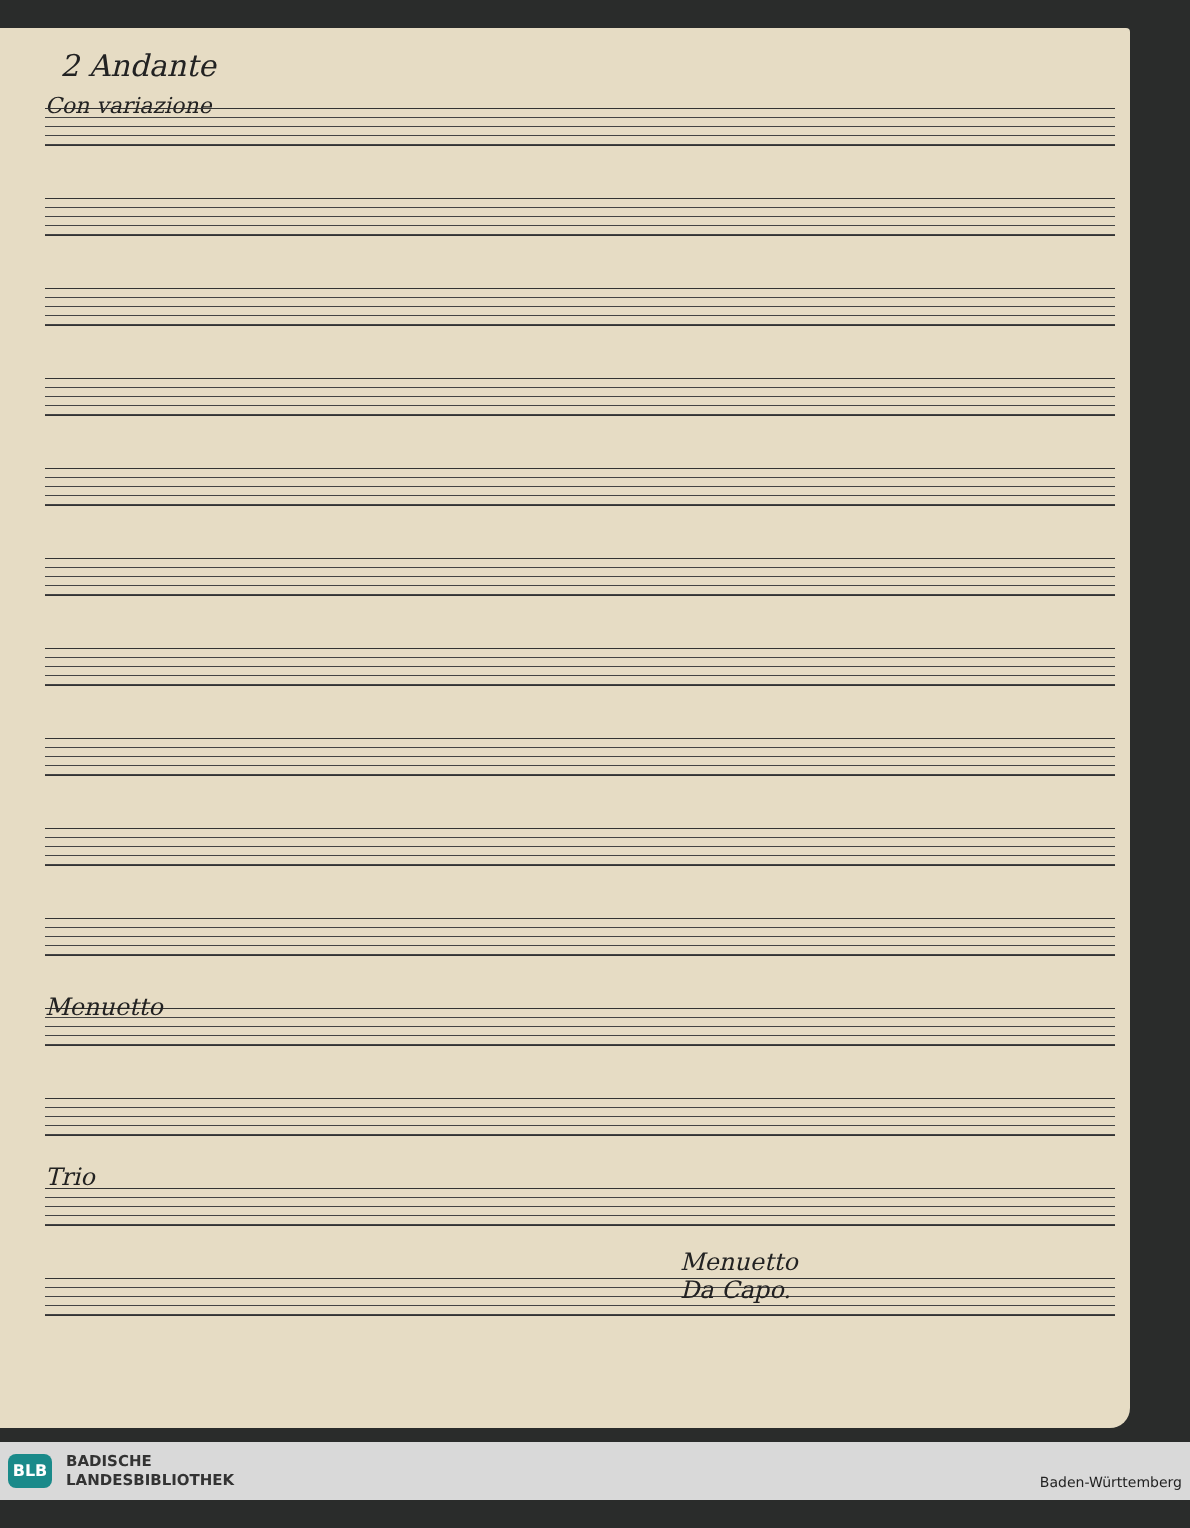2 Andante
Con variazione
Menuetto
Trio
Menuetto
Da Capo.
BLB
BADISCHE
LANDESBIBLIOTHEK
Baden-Württemberg